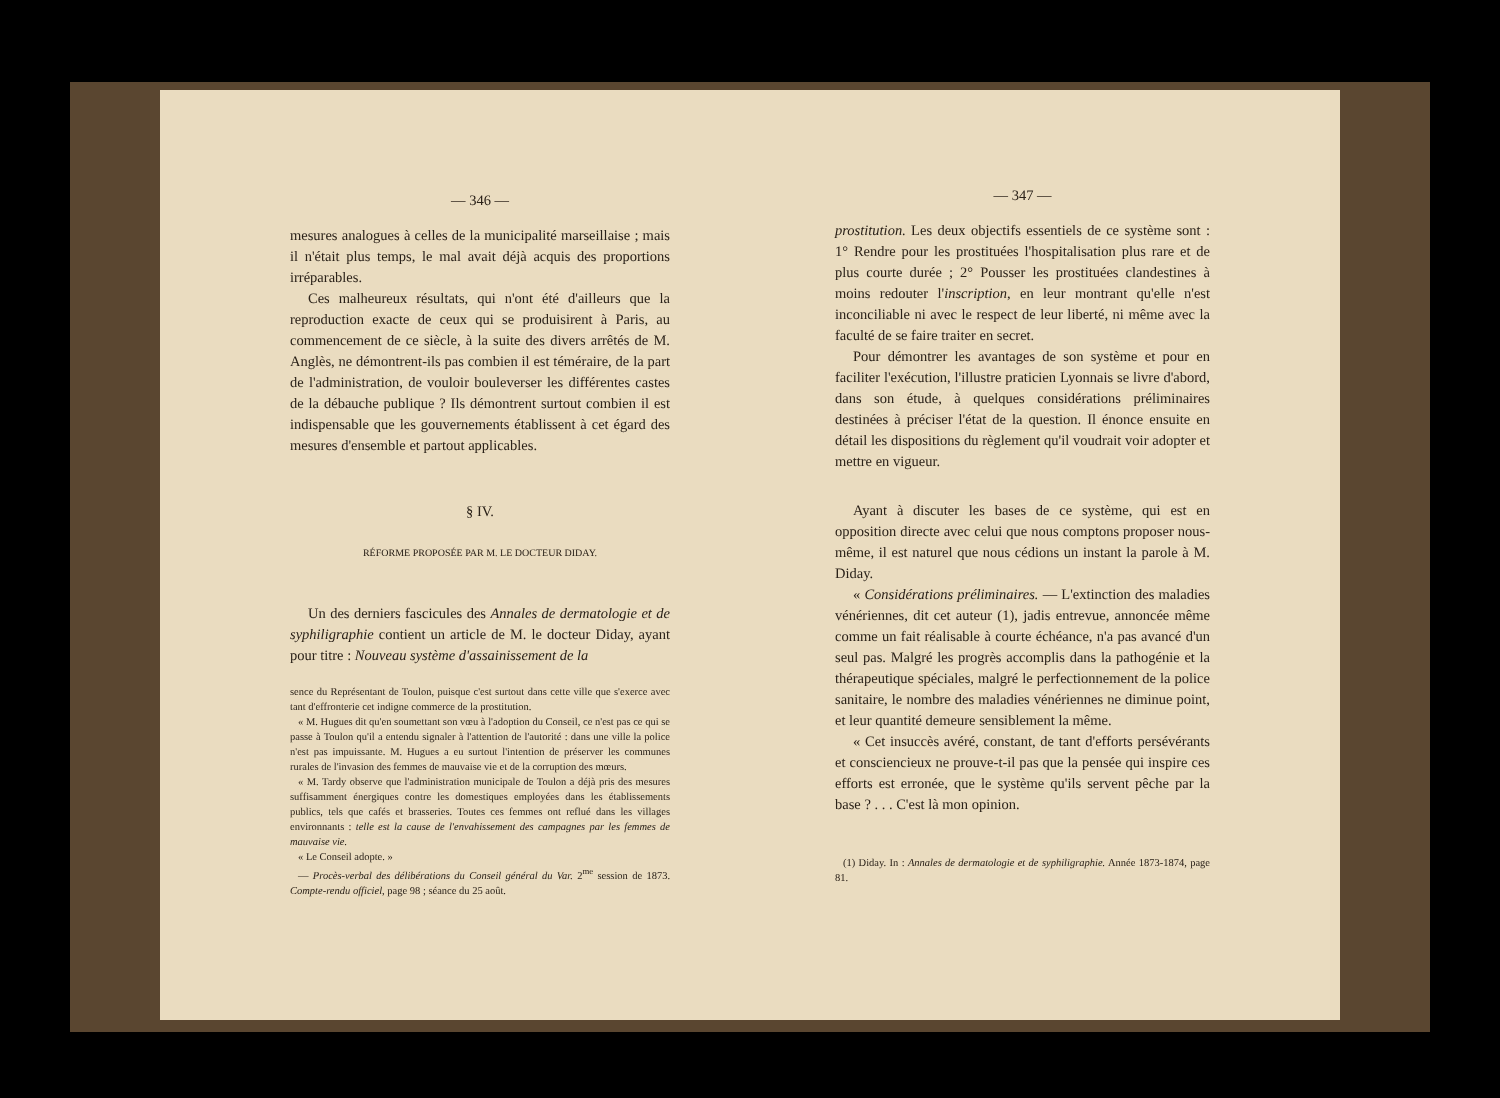— 346 —
mesures analogues à celles de la municipalité marseillaise ; mais il n'était plus temps, le mal avait déjà acquis des proportions irréparables.
Ces malheureux résultats, qui n'ont été d'ailleurs que la reproduction exacte de ceux qui se produisirent à Paris, au commencement de ce siècle, à la suite des divers arrêtés de M. Anglès, ne démontrent-ils pas combien il est téméraire, de la part de l'administration, de vouloir bouleverser les différentes castes de la débauche publique ? Ils démontrent surtout combien il est indispensable que les gouvernements établissent à cet égard des mesures d'ensemble et partout applicables.
§ IV.
RÉFORME PROPOSÉE PAR M. LE DOCTEUR DIDAY.
Un des derniers fascicules des Annales de dermatologie et de syphiligraphie contient un article de M. le docteur Diday, ayant pour titre : Nouveau système d'assainissement de la
sence du Représentant de Toulon, puisque c'est surtout dans cette ville que s'exerce avec tant d'effronterie cet indigne commerce de la prostitution.
« M. Hugues dit qu'en soumettant son vœu à l'adoption du Conseil, ce n'est pas ce qui se passe à Toulon qu'il a entendu signaler à l'attention de l'autorité : dans une ville la police n'est pas impuissante. M. Hugues a eu surtout l'intention de préserver les communes rurales de l'invasion des femmes de mauvaise vie et de la corruption des mœurs.
« M. Tardy observe que l'administration municipale de Toulon a déjà pris des mesures suffisamment énergiques contre les domestiques employées dans les établissements publics, tels que cafés et brasseries. Toutes ces femmes ont reflué dans les villages environnants : telle est la cause de l'envahissement des campagnes par les femmes de mauvaise vie.
« Le Conseil adopte. »
— Procès-verbal des délibérations du Conseil général du Var. 2<sup>me</sup> session de 1873. Compte-rendu officiel, page 98 ; séance du 25 août.
— 347 —
prostitution. Les deux objectifs essentiels de ce système sont : 1° Rendre pour les prostituées l'hospitalisation plus rare et de plus courte durée ; 2° Pousser les prostituées clandestines à moins redouter l'inscription, en leur montrant qu'elle n'est inconciliable ni avec le respect de leur liberté, ni même avec la faculté de se faire traiter en secret.
Pour démontrer les avantages de son système et pour en faciliter l'exécution, l'illustre praticien Lyonnais se livre d'abord, dans son étude, à quelques considérations préliminaires destinées à préciser l'état de la question. Il énonce ensuite en détail les dispositions du règlement qu'il voudrait voir adopter et mettre en vigueur.
Ayant à discuter les bases de ce système, qui est en opposition directe avec celui que nous comptons proposer nous-même, il est naturel que nous cédions un instant la parole à M. Diday.
« Considérations préliminaires. — L'extinction des maladies vénériennes, dit cet auteur (1), jadis entrevue, annoncée même comme un fait réalisable à courte échéance, n'a pas avancé d'un seul pas. Malgré les progrès accomplis dans la pathogénie et la thérapeutique spéciales, malgré le perfectionnement de la police sanitaire, le nombre des maladies vénériennes ne diminue point, et leur quantité demeure sensiblement la même.
« Cet insuccès avéré, constant, de tant d'efforts persévérants et consciencieux ne prouve-t-il pas que la pensée qui inspire ces efforts est erronée, que le système qu'ils servent pêche par la base ? . . . C'est là mon opinion.
(1) Diday. In : Annales de dermatologie et de syphiligraphie. Année 1873-1874, page 81.